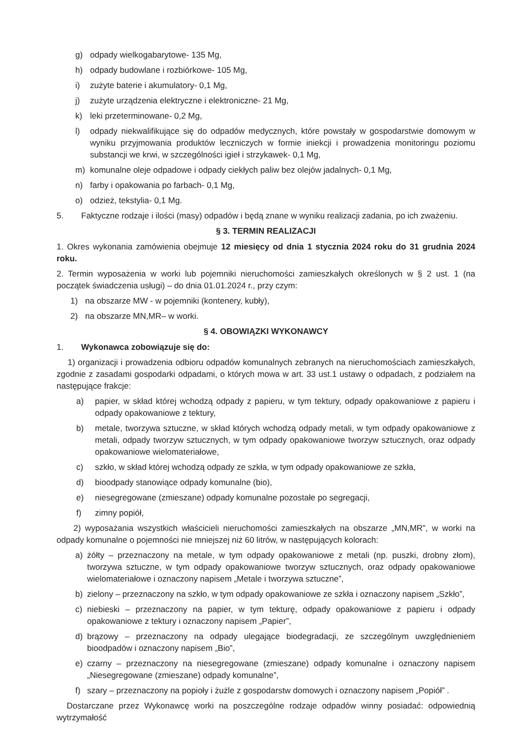g) odpady wielkogabarytowe- 135 Mg,
h) odpady budowlane i rozbiórkowe- 105 Mg,
i) zużyte baterie i akumulatory- 0,1 Mg,
j) zużyte urządzenia elektryczne i elektroniczne- 21 Mg,
k) leki przeterminowane- 0,2 Mg,
l) odpady niekwalifikujące się do odpadów medycznych, które powstały w gospodarstwie domowym w wyniku przyjmowania produktów leczniczych w formie iniekcji i prowadzenia monitoringu poziomu substancji we krwi, w szczególności igieł i strzykawek- 0,1 Mg,
m) komunalne oleje odpadowe i odpady ciekłych paliw bez olejów jadalnych- 0,1 Mg,
n) farby i opakowania po farbach- 0,1 Mg,
o) odzież, tekstylia- 0,1 Mg.
5. Faktyczne rodzaje i ilości (masy) odpadów i będą znane w wyniku realizacji zadania, po ich zważeniu.
§ 3. TERMIN REALIZACJI
1. Okres wykonania zamówienia obejmuje 12 miesięcy od dnia 1 stycznia 2024 roku do 31 grudnia 2024 roku.
2. Termin wyposażenia w worki lub pojemniki nieruchomości zamieszkałych określonych w § 2 ust. 1 (na początek świadczenia usługi) – do dnia 01.01.2024 r., przy czym:
1) na obszarze MW - w pojemniki (kontenery, kubły),
2) na obszarze MN,MR– w worki.
§ 4. OBOWIĄZKI WYKONAWCY
1. Wykonawca zobowiązuje się do:
1) organizacji i prowadzenia odbioru odpadów komunalnych zebranych na nieruchomościach zamieszkałych, zgodnie z zasadami gospodarki odpadami, o których mowa w art. 33 ust.1 ustawy o odpadach, z podziałem na następujące frakcje:
a) papier, w skład której wchodzą odpady z papieru, w tym tektury, odpady opakowaniowe z papieru i odpady opakowaniowe z tektury,
b) metale, tworzywa sztuczne, w skład których wchodzą odpady metali, w tym odpady opakowaniowe z metali, odpady tworzyw sztucznych, w tym odpady opakowaniowe tworzyw sztucznych, oraz odpady opakowaniowe wielomateriałowe,
c) szkło, w skład której wchodzą odpady ze szkła, w tym odpady opakowaniowe ze szkła,
d) bioodpady stanowiące odpady komunalne (bio),
e) niesegregowane (zmieszane) odpady komunalne pozostałe po segregacji,
f) zimny popiół,
2) wyposażania wszystkich właścicieli nieruchomości zamieszkałych na obszarze „MN,MR”, w worki na odpady komunalne o pojemności nie mniejszej niż 60 litrów, w następujących kolorach:
a) żółty – przeznaczony na metale, w tym odpady opakowaniowe z metali (np. puszki, drobny złom), tworzywa sztuczne, w tym odpady opakowaniowe tworzyw sztucznych, oraz odpady opakowaniowe wielomateriałowe i oznaczony napisem „Metale i tworzywa sztuczne”,
b) zielony – przeznaczony na szkło, w tym odpady opakowaniowe ze szkła i oznaczony napisem „Szkło”,
c) niebieski – przeznaczony na papier, w tym tekturę, odpady opakowaniowe z papieru i odpady opakowaniowe z tektury i oznaczony napisem „Papier”,
d) brązowy – przeznaczony na odpady ulegające biodegradacji, ze szczególnym uwzględnieniem bioodpadów i oznaczony napisem „Bio”,
e) czarny – przeznaczony na niesegregowane (zmieszane) odpady komunalne i oznaczony napisem „Niesegregowane (zmieszane) odpady komunalne”,
f) szary – przeznaczony na popioły i żużle z gospodarstw domowych i oznaczony napisem „Popiół” .
Dostarczane przez Wykonawcę worki na poszczególne rodzaje odpadów winny posiadać: odpowiednią wytrzymałość